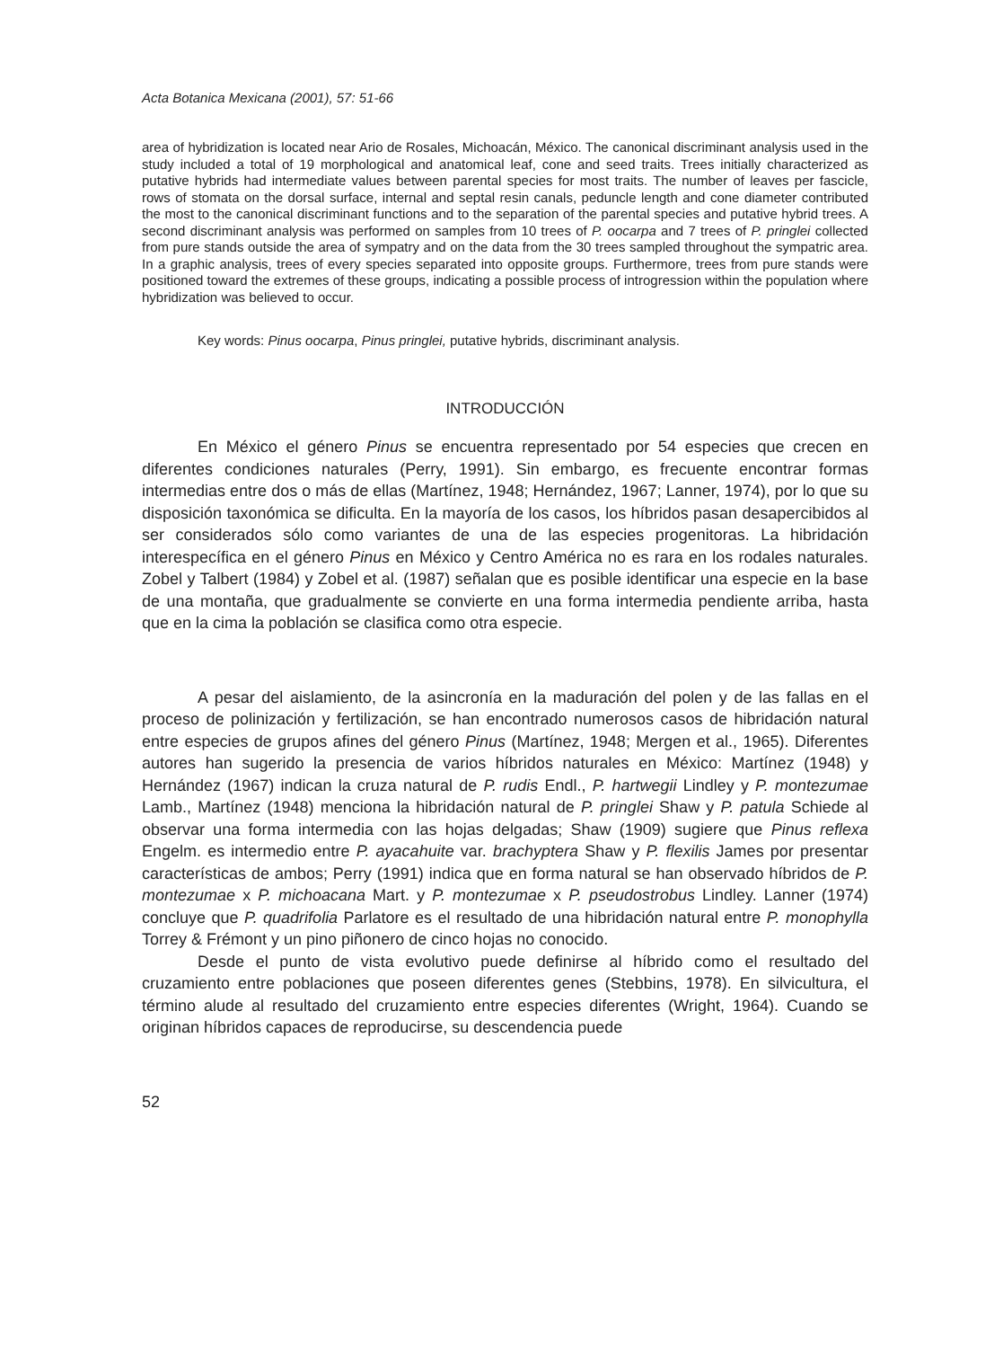Acta Botanica Mexicana (2001), 57: 51-66
area of hybridization is located near Ario de Rosales, Michoacán, México. The canonical discriminant analysis used in the study included a total of 19 morphological and anatomical leaf, cone and seed traits. Trees initially characterized as putative hybrids had intermediate values between parental species for most traits. The number of leaves per fascicle, rows of stomata on the dorsal surface, internal and septal resin canals, peduncle length and cone diameter contributed the most to the canonical discriminant functions and to the separation of the parental species and putative hybrid trees. A second discriminant analysis was performed on samples from 10 trees of P. oocarpa and 7 trees of P. pringlei collected from pure stands outside the area of sympatry and on the data from the 30 trees sampled throughout the sympatric area. In a graphic analysis, trees of every species separated into opposite groups. Furthermore, trees from pure stands were positioned toward the extremes of these groups, indicating a possible process of introgression within the population where hybridization was believed to occur.
Key words: Pinus oocarpa, Pinus pringlei, putative hybrids, discriminant analysis.
INTRODUCCIÓN
En México el género Pinus se encuentra representado por 54 especies que crecen en diferentes condiciones naturales (Perry, 1991). Sin embargo, es frecuente encontrar formas intermedias entre dos o más de ellas (Martínez, 1948; Hernández, 1967; Lanner, 1974), por lo que su disposición taxonómica se dificulta. En la mayoría de los casos, los híbridos pasan desapercibidos al ser considerados sólo como variantes de una de las especies progenitoras. La hibridación interespecífica en el género Pinus en México y Centro América no es rara en los rodales naturales. Zobel y Talbert (1984) y Zobel et al. (1987) señalan que es posible identificar una especie en la base de una montaña, que gradualmente se convierte en una forma intermedia pendiente arriba, hasta que en la cima la población se clasifica como otra especie.
A pesar del aislamiento, de la asincronía en la maduración del polen y de las fallas en el proceso de polinización y fertilización, se han encontrado numerosos casos de hibridación natural entre especies de grupos afines del género Pinus (Martínez, 1948; Mergen et al., 1965). Diferentes autores han sugerido la presencia de varios híbridos naturales en México: Martínez (1948) y Hernández (1967) indican la cruza natural de P. rudis Endl., P. hartwegii Lindley y P. montezumae Lamb., Martínez (1948) menciona la hibridación natural de P. pringlei Shaw y P. patula Schiede al observar una forma intermedia con las hojas delgadas; Shaw (1909) sugiere que Pinus reflexa Engelm. es intermedio entre P. ayacahuite var. brachyptera Shaw y P. flexilis James por presentar características de ambos; Perry (1991) indica que en forma natural se han observado híbridos de P. montezumae x P. michoacana Mart. y P. montezumae x P. pseudostrobus Lindley. Lanner (1974) concluye que P. quadrifolia Parlatore es el resultado de una hibridación natural entre P. monophylla Torrey & Frémont y un pino piñonero de cinco hojas no conocido.
Desde el punto de vista evolutivo puede definirse al híbrido como el resultado del cruzamiento entre poblaciones que poseen diferentes genes (Stebbins, 1978). En silvicultura, el término alude al resultado del cruzamiento entre especies diferentes (Wright, 1964). Cuando se originan híbridos capaces de reproducirse, su descendencia puede
52